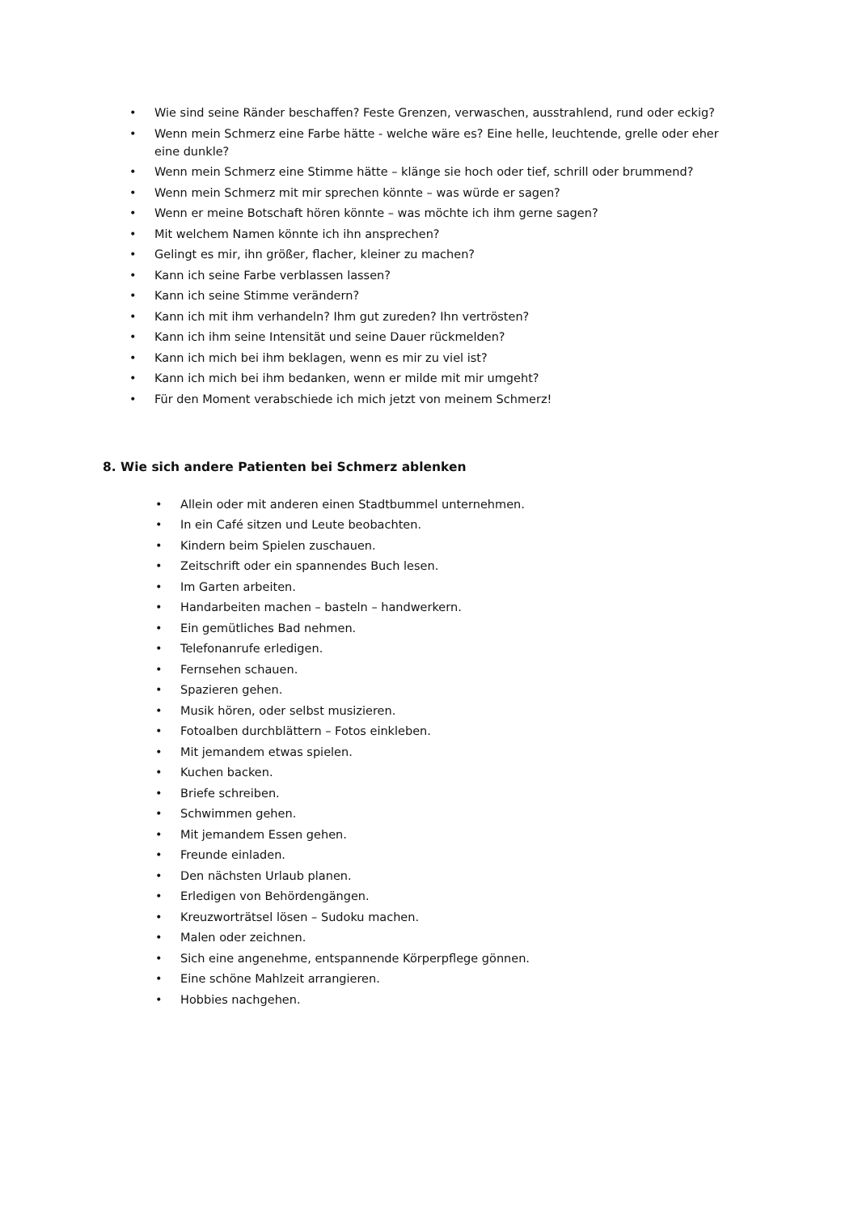• Wie sind seine Ränder beschaffen? Feste Grenzen, verwaschen, ausstrahlend, rund oder eckig?
• Wenn mein Schmerz eine Farbe hätte - welche wäre es? Eine helle, leuchtende, grelle oder eher eine dunkle?
• Wenn mein Schmerz eine Stimme hätte – klänge sie hoch oder tief, schrill oder brummend?
• Wenn mein Schmerz mit mir sprechen könnte – was würde er sagen?
• Wenn er meine Botschaft hören könnte – was möchte ich ihm gerne sagen?
• Mit welchem Namen könnte ich ihn ansprechen?
• Gelingt es mir, ihn größer, flacher, kleiner zu machen?
• Kann ich seine Farbe verblassen lassen?
• Kann ich seine Stimme verändern?
• Kann ich mit ihm verhandeln? Ihm gut zureden? Ihn vertrösten?
• Kann ich ihm seine Intensität und seine Dauer rückmelden?
• Kann ich mich bei ihm beklagen, wenn es mir zu viel ist?
• Kann ich mich bei ihm bedanken, wenn er milde mit mir umgeht?
• Für den Moment verabschiede ich mich jetzt von meinem Schmerz!
8. Wie sich andere Patienten bei Schmerz ablenken
• Allein oder mit anderen einen Stadtbummel unternehmen.
• In ein Café sitzen und Leute beobachten.
• Kindern beim Spielen zuschauen.
• Zeitschrift oder ein spannendes Buch lesen.
• Im Garten arbeiten.
• Handarbeiten machen – basteln – handwerkern.
• Ein gemütliches Bad nehmen.
• Telefonanrufe erledigen.
• Fernsehen schauen.
• Spazieren gehen.
• Musik hören, oder selbst musizieren.
• Fotoalben durchblättern – Fotos einkleben.
• Mit jemandem etwas spielen.
• Kuchen backen.
• Briefe schreiben.
• Schwimmen gehen.
• Mit jemandem Essen gehen.
• Freunde einladen.
• Den nächsten Urlaub planen.
• Erledigen von Behördengängen.
• Kreuzworträtsel lösen – Sudoku machen.
• Malen oder zeichnen.
• Sich eine angenehme, entspannende Körperpflege gönnen.
• Eine schöne Mahlzeit arrangieren.
• Hobbies nachgehen.